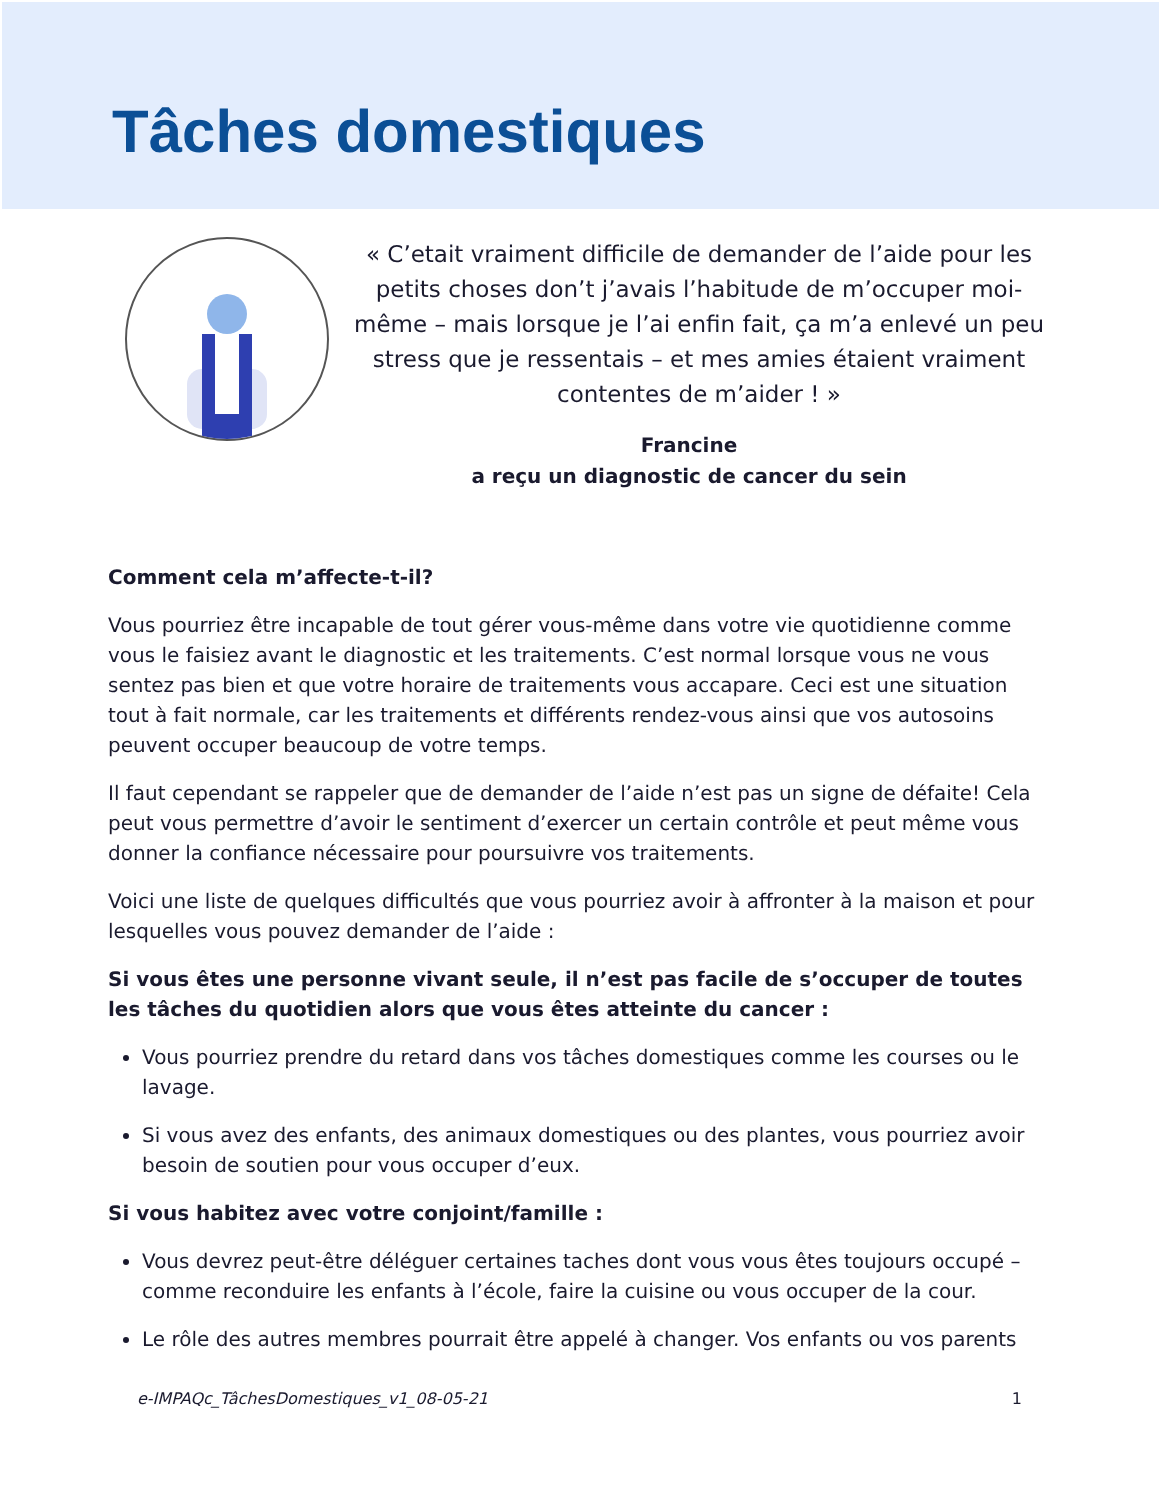Tâches domestiques
« C’etait vraiment difficile de demander de l’aide pour les petits choses don’t j’avais l’habitude de m’occuper moi-même – mais lorsque je l’ai enfin fait, ça m’a enlevé un peu stress que je ressentais – et mes amies étaient vraiment contentes de m’aider ! »
Francine
a reçu un diagnostic de cancer du sein
Comment cela m’affecte-t-il?
Vous pourriez être incapable de tout gérer vous-même dans votre vie quotidienne comme vous le faisiez avant le diagnostic et les traitements. C’est normal lorsque vous ne vous sentez pas bien et que votre horaire de traitements vous accapare. Ceci est une situation tout à fait normale, car les traitements et différents rendez-vous ainsi que vos autosoins peuvent occuper beaucoup de votre temps.
Il faut cependant se rappeler que de demander de l’aide n’est pas un signe de défaite! Cela peut vous permettre d’avoir le sentiment d’exercer un certain contrôle et peut même vous donner la confiance nécessaire pour poursuivre vos traitements.
Voici une liste de quelques difficultés que vous pourriez avoir à affronter à la maison et pour lesquelles vous pouvez demander de l’aide :
Si vous êtes une personne vivant seule, il n’est pas facile de s’occuper de toutes les tâches du quotidien alors que vous êtes atteinte du cancer :
Vous pourriez prendre du retard dans vos tâches domestiques comme les courses ou le lavage.
Si vous avez des enfants, des animaux domestiques ou des plantes, vous pourriez avoir besoin de soutien pour vous occuper d’eux.
Si vous habitez avec votre conjoint/famille :
Vous devrez peut-être déléguer certaines taches dont vous vous êtes toujours occupé – comme reconduire les enfants à l’école, faire la cuisine ou vous occuper de la cour.
Le rôle des autres membres pourrait être appelé à changer. Vos enfants ou vos parents
e-IMPAQc_TâchesDomestiques_v1_08-05-21 1